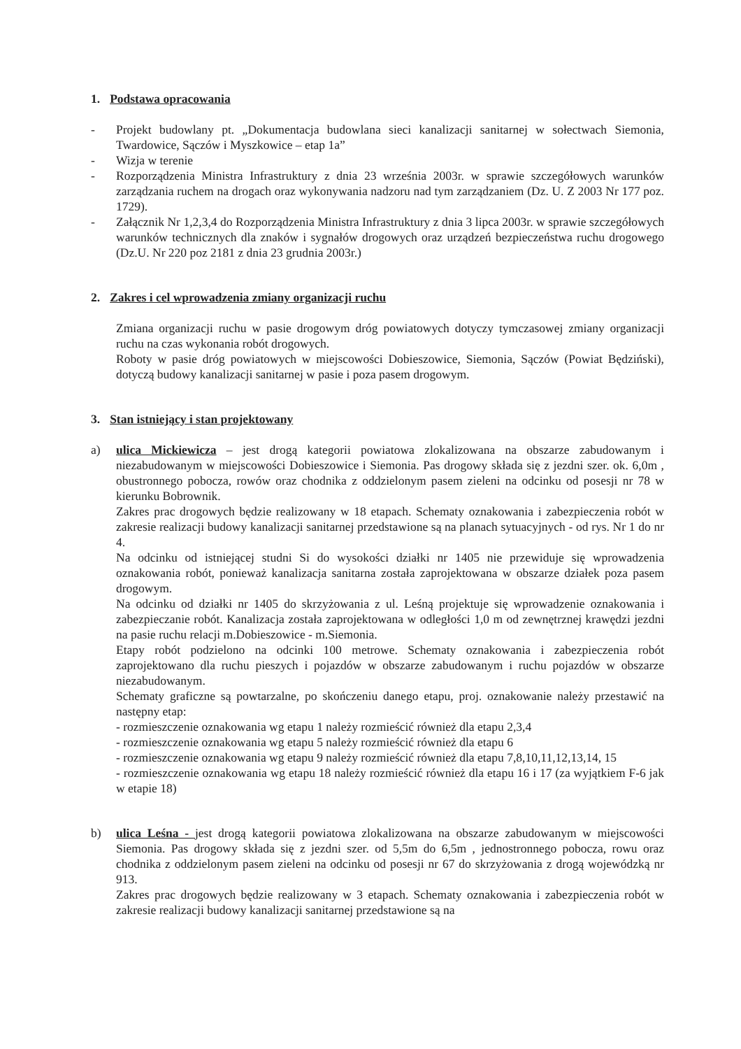1. Podstawa opracowania
- Projekt budowlany pt. „Dokumentacja budowlana sieci kanalizacji sanitarnej w sołectwach Siemonia, Twardowice, Sączów i Myszkowice – etap 1a”
- Wizja w terenie
- Rozporządzenia Ministra Infrastruktury z dnia 23 września 2003r. w sprawie szczegółowych warunków zarządzania ruchem na drogach oraz wykonywania nadzoru nad tym zarządzaniem (Dz. U. Z 2003 Nr 177 poz. 1729).
- Załącznik Nr 1,2,3,4 do Rozporządzenia Ministra Infrastruktury z dnia 3 lipca 2003r. w sprawie szczegółowych warunków technicznych dla znaków i sygnałów drogowych oraz urządzeń bezpieczeństwa ruchu drogowego (Dz.U. Nr 220 poz 2181 z dnia 23 grudnia 2003r.)
2. Zakres i cel wprowadzenia zmiany organizacji ruchu
Zmiana organizacji ruchu w pasie drogowym dróg powiatowych dotyczy tymczasowej zmiany organizacji ruchu na czas wykonania robót drogowych.
Roboty w pasie dróg powiatowych w miejscowości Dobieszowice, Siemonia, Sączów (Powiat Będziński), dotyczą budowy kanalizacji sanitarnej w pasie i poza pasem drogowym.
3. Stan istniejący i stan projektowany
a) ulica Mickiewicza – jest drogą kategorii powiatowa zlokalizowana na obszarze zabudowanym i niezabudowanym w miejscowości Dobieszowice i Siemonia. Pas drogowy składa się z jezdni szer. ok. 6,0m , obustronnego pobocza, rowów oraz chodnika z oddzielonym pasem zieleni na odcinku od posesji nr 78 w kierunku Bobrownik.
Zakres prac drogowych będzie realizowany w 18 etapach. Schematy oznakowania i zabezpieczenia robót w zakresie realizacji budowy kanalizacji sanitarnej przedstawione są na planach sytuacyjnych - od rys. Nr 1 do nr 4.
Na odcinku od istniejącej studni Si do wysokości działki nr 1405 nie przewiduje się wprowadzenia oznakowania robót, ponieważ kanalizacja sanitarna została zaprojektowana w obszarze działek poza pasem drogowym.
Na odcinku od działki nr 1405 do skrzyżowania z ul. Leśną projektuje się wprowadzenie oznakowania i zabezpieczanie robót. Kanalizacja została zaprojektowana w odległości 1,0 m od zewnętrznej krawędzi jezdni na pasie ruchu relacji m.Dobieszowice - m.Siemonia.
Etapy robót podzielono na odcinki 100 metrowe. Schematy oznakowania i zabezpieczenia robót zaprojektowano dla ruchu pieszych i pojazdów w obszarze zabudowanym i ruchu pojazdów w obszarze niezabudowanym.
Schematy graficzne są powtarzalne, po skończeniu danego etapu, proj. oznakowanie należy przestawić na następny etap:
- rozmieszczenie oznakowania wg etapu 1 należy rozmieścić również dla etapu 2,3,4
- rozmieszczenie oznakowania wg etapu 5 należy rozmieścić również dla etapu 6
- rozmieszczenie oznakowania wg etapu 9 należy rozmieścić również dla etapu 7,8,10,11,12,13,14, 15
- rozmieszczenie oznakowania wg etapu 18 należy rozmieścić również dla etapu 16 i 17 (za wyjątkiem F-6 jak w etapie 18)
b) ulica Leśna - jest drogą kategorii powiatowa zlokalizowana na obszarze zabudowanym w miejscowości Siemonia. Pas drogowy składa się z jezdni szer. od 5,5m do 6,5m , jednostronnego pobocza, rowu oraz chodnika z oddzielonym pasem zieleni na odcinku od posesji nr 67 do skrzyżowania z drogą wojewódzką nr 913.
Zakres prac drogowych będzie realizowany w 3 etapach. Schematy oznakowania i zabezpieczenia robót w zakresie realizacji budowy kanalizacji sanitarnej przedstawione są na